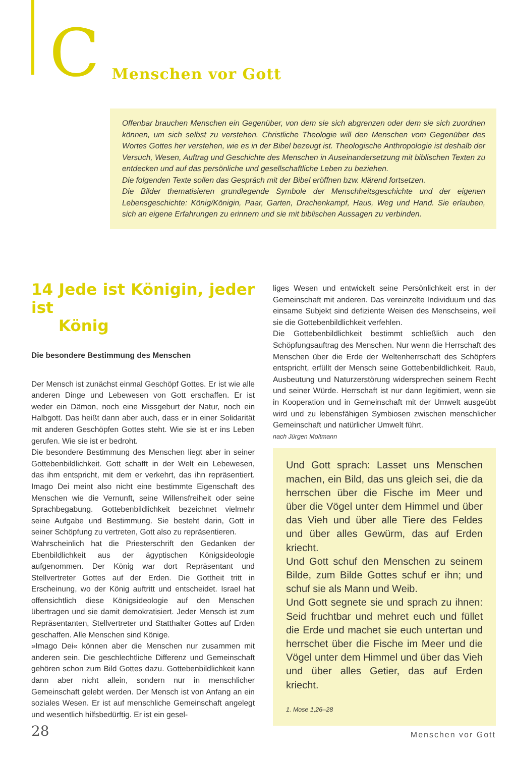C
Menschen vor Gott
Offenbar brauchen Menschen ein Gegenüber, von dem sie sich abgrenzen oder dem sie sich zuordnen können, um sich selbst zu verstehen. Christliche Theologie will den Menschen vom Gegenüber des Wortes Gottes her verstehen, wie es in der Bibel bezeugt ist. Theologische Anthropologie ist deshalb der Versuch, Wesen, Auftrag und Geschichte des Menschen in Auseinandersetzung mit biblischen Texten zu entdecken und auf das persönliche und gesellschaftliche Leben zu beziehen.
Die folgenden Texte sollen das Gespräch mit der Bibel eröffnen bzw. klärend fortsetzen.
Die Bilder thematisieren grundlegende Symbole der Menschheitsgeschichte und der eigenen Lebensgeschichte: König/Königin, Paar, Garten, Drachenkampf, Haus, Weg und Hand. Sie erlauben, sich an eigene Erfahrungen zu erinnern und sie mit biblischen Aussagen zu verbinden.
14 Jede ist Königin, jeder ist
König
Die besondere Bestimmung des Menschen
Der Mensch ist zunächst einmal Geschöpf Gottes. Er ist wie alle anderen Dinge und Lebewesen von Gott erschaffen. Er ist weder ein Dämon, noch eine Missgeburt der Natur, noch ein Halbgott. Das heißt dann aber auch, dass er in einer Solidarität mit anderen Geschöpfen Gottes steht. Wie sie ist er ins Leben gerufen. Wie sie ist er bedroht.
Die besondere Bestimmung des Menschen liegt aber in seiner Gottebenbildlichkeit. Gott schafft in der Welt ein Lebewesen, das ihm entspricht, mit dem er verkehrt, das ihn repräsentiert. Imago Dei meint also nicht eine bestimmte Eigenschaft des Menschen wie die Vernunft, seine Willensfreiheit oder seine Sprachbegabung. Gottebenbildlichkeit bezeichnet vielmehr seine Aufgabe und Bestimmung. Sie besteht darin, Gott in seiner Schöpfung zu vertreten, Gott also zu repräsentieren.
Wahrscheinlich hat die Priesterschrift den Gedanken der Ebenbildlichkeit aus der ägyptischen Königsideologie aufgenommen. Der König war dort Repräsentant und Stellvertreter Gottes auf der Erden. Die Gottheit tritt in Erscheinung, wo der König auftritt und entscheidet. Israel hat offensichtlich diese Königsideologie auf den Menschen übertragen und sie damit demokratisiert. Jeder Mensch ist zum Repräsentanten, Stellvertreter und Statthalter Gottes auf Erden geschaffen. Alle Menschen sind Könige.
»Imago Dei« können aber die Menschen nur zusammen mit anderen sein. Die geschlechtliche Differenz und Gemeinschaft gehören schon zum Bild Gottes dazu. Gottebenbildlichkeit kann dann aber nicht allein, sondern nur in menschlicher Gemeinschaft gelebt werden. Der Mensch ist von Anfang an ein soziales Wesen. Er ist auf menschliche Gemeinschaft angelegt und wesentlich hilfsbedürftig. Er ist ein gesel-
liges Wesen und entwickelt seine Persönlichkeit erst in der Gemeinschaft mit anderen. Das vereinzelte Individuum und das einsame Subjekt sind defiziente Weisen des Menschseins, weil sie die Gottebenbildlichkeit verfehlen.
Die Gottebenbildlichkeit bestimmt schließlich auch den Schöpfungsauftrag des Menschen. Nur wenn die Herrschaft des Menschen über die Erde der Weltenherrschaft des Schöpfers entspricht, erfüllt der Mensch seine Gottebenbildlichkeit. Raub, Ausbeutung und Naturzerstörung widersprechen seinem Recht und seiner Würde. Herrschaft ist nur dann legitimiert, wenn sie in Kooperation und in Gemeinschaft mit der Umwelt ausgeübt wird und zu lebensfähigen Symbiosen zwischen menschlicher Gemeinschaft und natürlicher Umwelt führt.
nach Jürgen Moltmann
Und Gott sprach: Lasset uns Menschen machen, ein Bild, das uns gleich sei, die da herrschen über die Fische im Meer und über die Vögel unter dem Himmel und über das Vieh und über alle Tiere des Feldes und über alles Gewürm, das auf Erden kriecht.
Und Gott schuf den Menschen zu seinem Bilde, zum Bilde Gottes schuf er ihn; und schuf sie als Mann und Weib.
Und Gott segnete sie und sprach zu ihnen: Seid fruchtbar und mehret euch und füllet die Erde und machet sie euch untertan und herrschet über die Fische im Meer und die Vögel unter dem Himmel und über das Vieh und über alles Getier, das auf Erden kriecht.
1. Mose 1,26–28
28 Menschen vor Gott